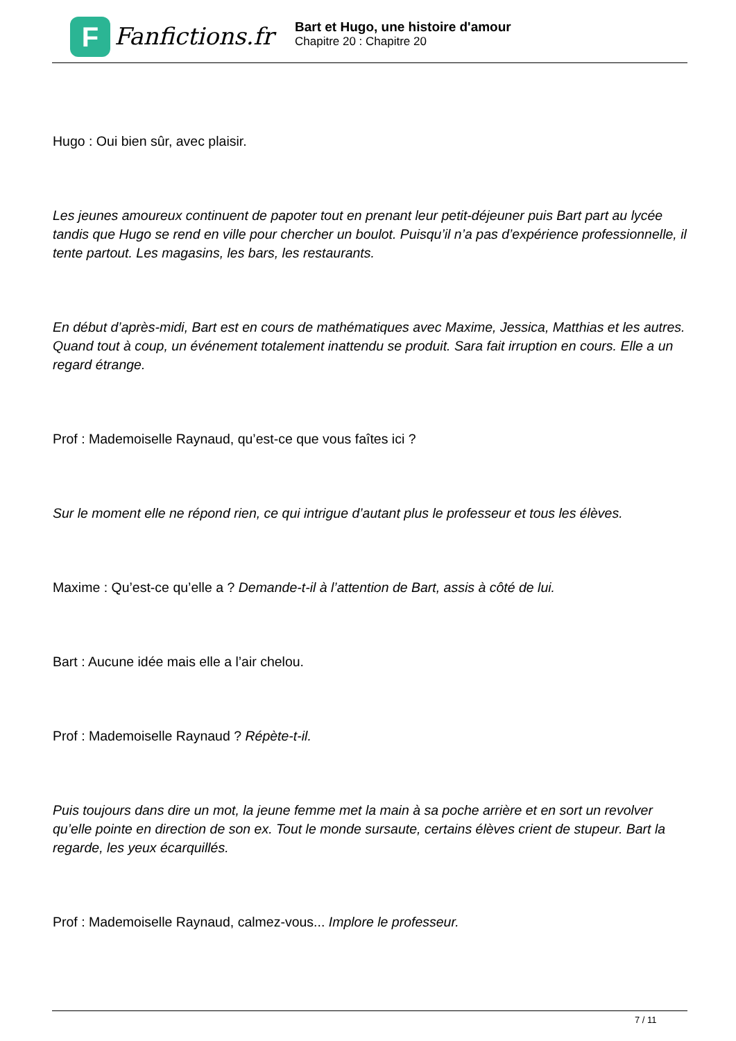F
Fanfictions.fr
Bart et Hugo, une histoire d'amour
Chapitre 20 : Chapitre 20
Hugo : Oui bien sûr, avec plaisir.
Les jeunes amoureux continuent de papoter tout en prenant leur petit-déjeuner puis Bart part au lycée tandis que Hugo se rend en ville pour chercher un boulot. Puisqu’il n’a pas d’expérience professionnelle, il tente partout. Les magasins, les bars, les restaurants.
En début d’après-midi, Bart est en cours de mathématiques avec Maxime, Jessica, Matthias et les autres. Quand tout à coup, un événement totalement inattendu se produit. Sara fait irruption en cours. Elle a un regard étrange.
Prof : Mademoiselle Raynaud, qu’est-ce que vous faîtes ici ?
Sur le moment elle ne répond rien, ce qui intrigue d’autant plus le professeur et tous les élèves.
Maxime : Qu’est-ce qu’elle a ? Demande-t-il à l’attention de Bart, assis à côté de lui.
Bart : Aucune idée mais elle a l’air chelou.
Prof : Mademoiselle Raynaud ? Répète-t-il.
Puis toujours dans dire un mot, la jeune femme met la main à sa poche arrière et en sort un revolver qu’elle pointe en direction de son ex. Tout le monde sursaute, certains élèves crient de stupeur. Bart la regarde, les yeux écarquillés.
Prof : Mademoiselle Raynaud, calmez-vous... Implore le professeur.
7 / 11